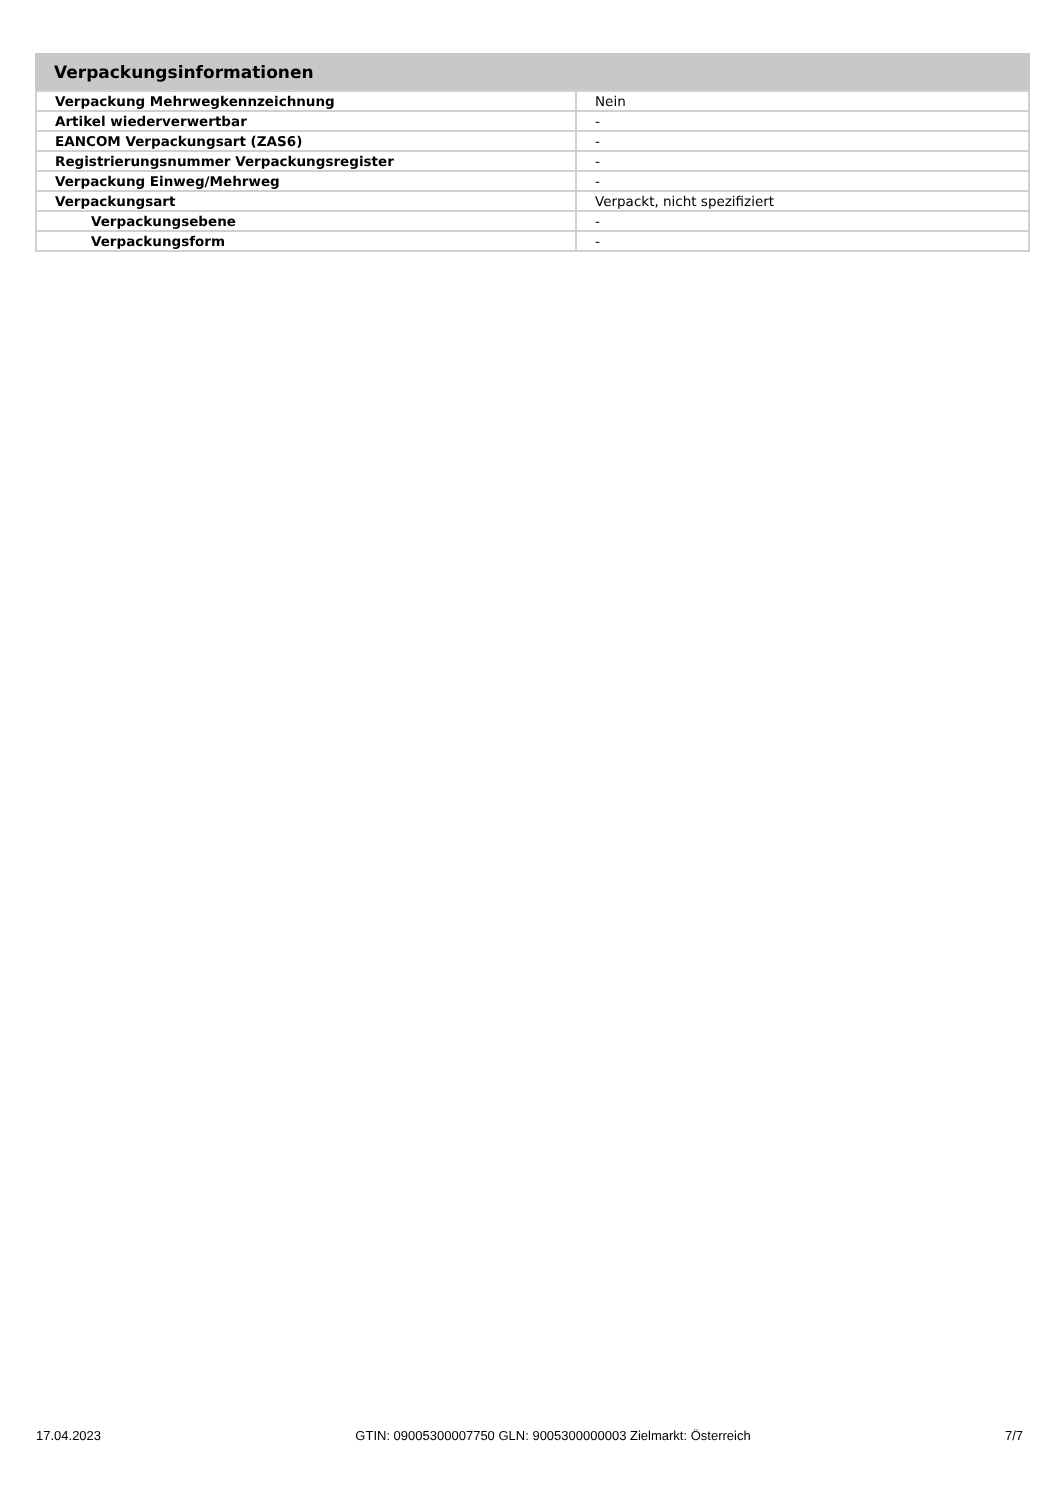Verpackungsinformationen
| Verpackung Mehrwegkennzeichnung | Nein |
| Artikel wiederverwertbar | - |
| EANCOM Verpackungsart (ZAS6) | - |
| Registrierungsnummer Verpackungsregister | - |
| Verpackung Einweg/Mehrweg | - |
| Verpackungsart | Verpackt, nicht spezifiziert |
| Verpackungsebene | - |
| Verpackungsform | - |
17.04.2023 GTIN: 09005300007750 GLN: 9005300000003 Zielmarkt: Österreich 7/7